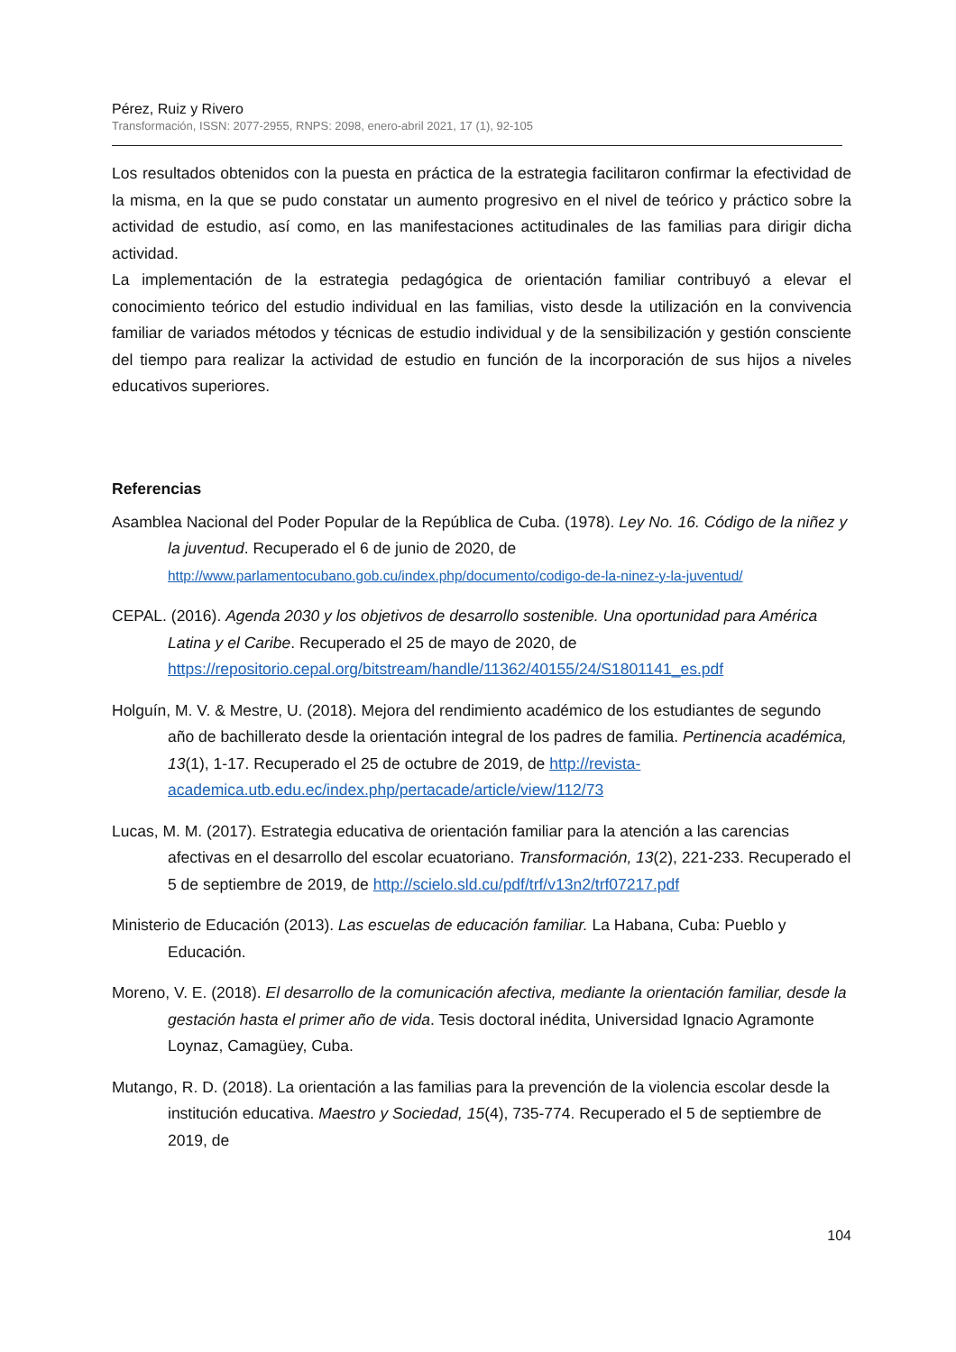Pérez, Ruiz y Rivero
Transformación, ISSN: 2077-2955, RNPS: 2098, enero-abril 2021, 17 (1), 92-105
Los resultados obtenidos con la puesta en práctica de la estrategia facilitaron confirmar la efectividad de la misma, en la que se pudo constatar un aumento progresivo en el nivel de teórico y práctico sobre la actividad de estudio, así como, en las manifestaciones actitudinales de las familias para dirigir dicha actividad.
La implementación de la estrategia pedagógica de orientación familiar contribuyó a elevar el conocimiento teórico del estudio individual en las familias, visto desde la utilización en la convivencia familiar de variados métodos y técnicas de estudio individual y de la sensibilización y gestión consciente del tiempo para realizar la actividad de estudio en función de la incorporación de sus hijos a niveles educativos superiores.
Referencias
Asamblea Nacional del Poder Popular de la República de Cuba. (1978). Ley No. 16. Código de la niñez y la juventud. Recuperado el 6 de junio de 2020, de http://www.parlamentocubano.gob.cu/index.php/documento/codigo-de-la-ninez-y-la-juventud/
CEPAL. (2016). Agenda 2030 y los objetivos de desarrollo sostenible. Una oportunidad para América Latina y el Caribe. Recuperado el 25 de mayo de 2020, de https://repositorio.cepal.org/bitstream/handle/11362/40155/24/S1801141_es.pdf
Holguín, M. V. & Mestre, U. (2018). Mejora del rendimiento académico de los estudiantes de segundo año de bachillerato desde la orientación integral de los padres de familia. Pertinencia académica, 13(1), 1-17. Recuperado el 25 de octubre de 2019, de http://revista-academica.utb.edu.ec/index.php/pertacade/article/view/112/73
Lucas, M. M. (2017). Estrategia educativa de orientación familiar para la atención a las carencias afectivas en el desarrollo del escolar ecuatoriano. Transformación, 13(2), 221-233. Recuperado el 5 de septiembre de 2019, de http://scielo.sld.cu/pdf/trf/v13n2/trf07217.pdf
Ministerio de Educación (2013). Las escuelas de educación familiar. La Habana, Cuba: Pueblo y Educación.
Moreno, V. E. (2018). El desarrollo de la comunicación afectiva, mediante la orientación familiar, desde la gestación hasta el primer año de vida. Tesis doctoral inédita, Universidad Ignacio Agramonte Loynaz, Camagüey, Cuba.
Mutango, R. D. (2018). La orientación a las familias para la prevención de la violencia escolar desde la institución educativa. Maestro y Sociedad, 15(4), 735-774. Recuperado el 5 de septiembre de 2019, de
104